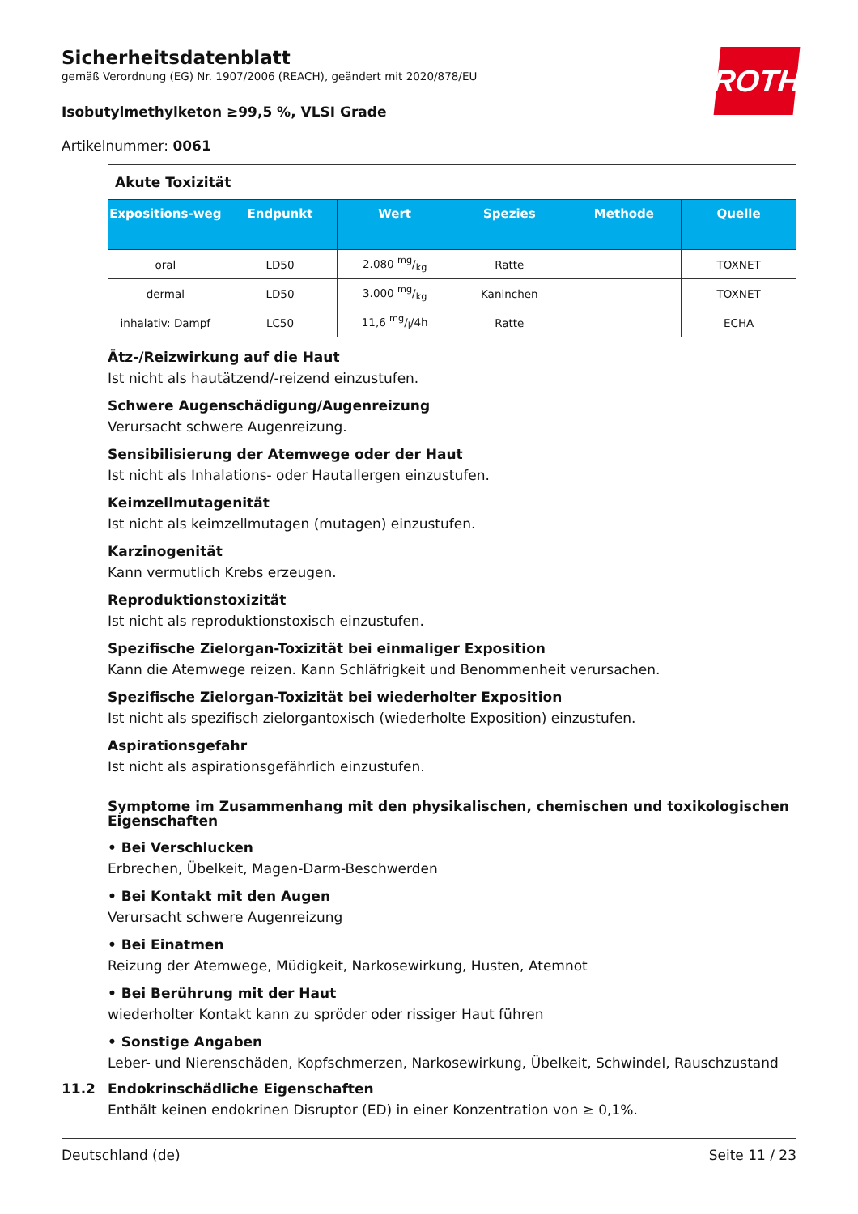ROTH
Sicherheitsdatenblatt
gemäß Verordnung (EG) Nr. 1907/2006 (REACH), geändert mit 2020/878/EU
Isobutylmethylketon ≥99,5 %, VLSI Grade
Artikelnummer: 0061
| Akute Toxizität | | | | | |
| Expositions-weg | Endpunkt | Wert | Spezies | Methode | Quelle |
| oral | LD50 | 2.080 mg/kg | Ratte | | TOXNET |
| dermal | LD50 | 3.000 mg/kg | Kaninchen | | TOXNET |
| inhalativ: Dampf | LC50 | 11,6 mg/l/4h | Ratte | | ECHA |
Ätz-/Reizwirkung auf die Haut
Ist nicht als hautätzend/-reizend einzustufen.
Schwere Augenschädigung/Augenreizung
Verursacht schwere Augenreizung.
Sensibilisierung der Atemwege oder der Haut
Ist nicht als Inhalations- oder Hautallergen einzustufen.
Keimzellmutagenität
Ist nicht als keimzellmutagen (mutagen) einzustufen.
Karzinogenität
Kann vermutlich Krebs erzeugen.
Reproduktionstoxizität
Ist nicht als reproduktionstoxisch einzustufen.
Spezifische Zielorgan-Toxizität bei einmaliger Exposition
Kann die Atemwege reizen. Kann Schläfrigkeit und Benommenheit verursachen.
Spezifische Zielorgan-Toxizität bei wiederholter Exposition
Ist nicht als spezifisch zielorgantoxisch (wiederholte Exposition) einzustufen.
Aspirationsgefahr
Ist nicht als aspirationsgefährlich einzustufen.
Symptome im Zusammenhang mit den physikalischen, chemischen und toxikologischen Eigenschaften
• Bei Verschlucken
Erbrechen, Übelkeit, Magen-Darm-Beschwerden
• Bei Kontakt mit den Augen
Verursacht schwere Augenreizung
• Bei Einatmen
Reizung der Atemwege, Müdigkeit, Narkosewirkung, Husten, Atemnot
• Bei Berührung mit der Haut
wiederholter Kontakt kann zu spröder oder rissiger Haut führen
• Sonstige Angaben
Leber- und Nierenschäden, Kopfschmerzen, Narkosewirkung, Übelkeit, Schwindel, Rauschzustand
11.2 Endokrinschädliche Eigenschaften
Enthält keinen endokrinen Disruptor (ED) in einer Konzentration von ≥ 0,1%.
Deutschland (de) Seite 11 / 23